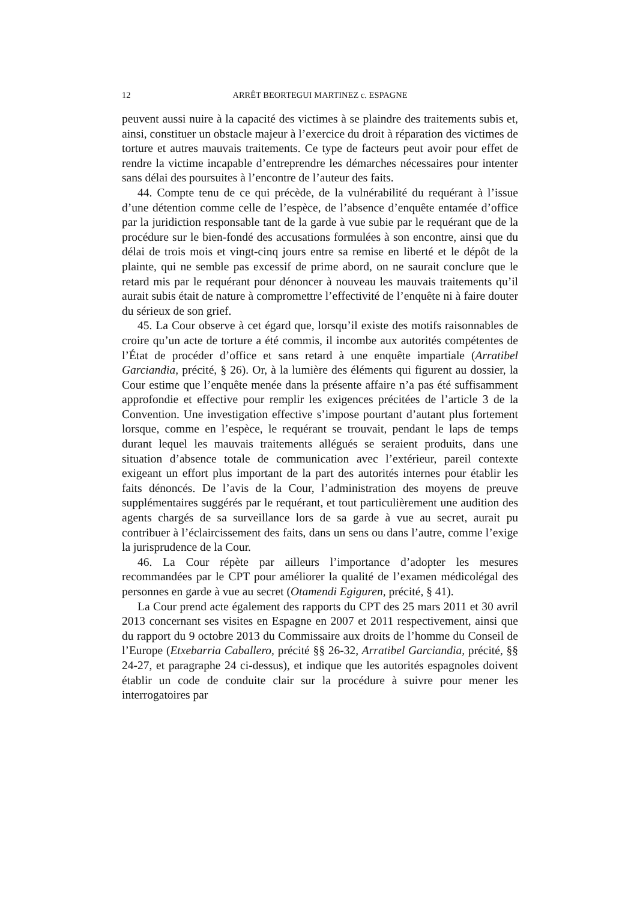12 ARRÊT BEORTEGUI MARTINEZ c. ESPAGNE
peuvent aussi nuire à la capacité des victimes à se plaindre des traitements subis et, ainsi, constituer un obstacle majeur à l’exercice du droit à réparation des victimes de torture et autres mauvais traitements. Ce type de facteurs peut avoir pour effet de rendre la victime incapable d’entreprendre les démarches nécessaires pour intenter sans délai des poursuites à l’encontre de l’auteur des faits.
44. Compte tenu de ce qui précède, de la vulnérabilité du requérant à l’issue d’une détention comme celle de l’espèce, de l’absence d’enquête entamée d’office par la juridiction responsable tant de la garde à vue subie par le requérant que de la procédure sur le bien-fondé des accusations formulées à son encontre, ainsi que du délai de trois mois et vingt-cinq jours entre sa remise en liberté et le dépôt de la plainte, qui ne semble pas excessif de prime abord, on ne saurait conclure que le retard mis par le requérant pour dénoncer à nouveau les mauvais traitements qu’il aurait subis était de nature à compromettre l’effectivité de l’enquête ni à faire douter du sérieux de son grief.
45. La Cour observe à cet égard que, lorsqu’il existe des motifs raisonnables de croire qu’un acte de torture a été commis, il incombe aux autorités compétentes de l’État de procéder d’office et sans retard à une enquête impartiale (Arratibel Garciandia, précité, § 26). Or, à la lumière des éléments qui figurent au dossier, la Cour estime que l’enquête menée dans la présente affaire n’a pas été suffisamment approfondie et effective pour remplir les exigences précitées de l’article 3 de la Convention. Une investigation effective s’impose pourtant d’autant plus fortement lorsque, comme en l’espèce, le requérant se trouvait, pendant le laps de temps durant lequel les mauvais traitements allégués se seraient produits, dans une situation d’absence totale de communication avec l’extérieur, pareil contexte exigeant un effort plus important de la part des autorités internes pour établir les faits dénoncés. De l’avis de la Cour, l’administration des moyens de preuve supplémentaires suggérés par le requérant, et tout particulièrement une audition des agents chargés de sa surveillance lors de sa garde à vue au secret, aurait pu contribuer à l’éclaircissement des faits, dans un sens ou dans l’autre, comme l’exige la jurisprudence de la Cour.
46. La Cour répète par ailleurs l’importance d’adopter les mesures recommandées par le CPT pour améliorer la qualité de l’examen médicolégal des personnes en garde à vue au secret (Otamendi Egiguren, précité, § 41).
La Cour prend acte également des rapports du CPT des 25 mars 2011 et 30 avril 2013 concernant ses visites en Espagne en 2007 et 2011 respectivement, ainsi que du rapport du 9 octobre 2013 du Commissaire aux droits de l’homme du Conseil de l’Europe (Etxebarria Caballero, précité §§ 26-32, Arratibel Garciandia, précité, §§ 24-27, et paragraphe 24 ci-dessus), et indique que les autorités espagnoles doivent établir un code de conduite clair sur la procédure à suivre pour mener les interrogatoires par